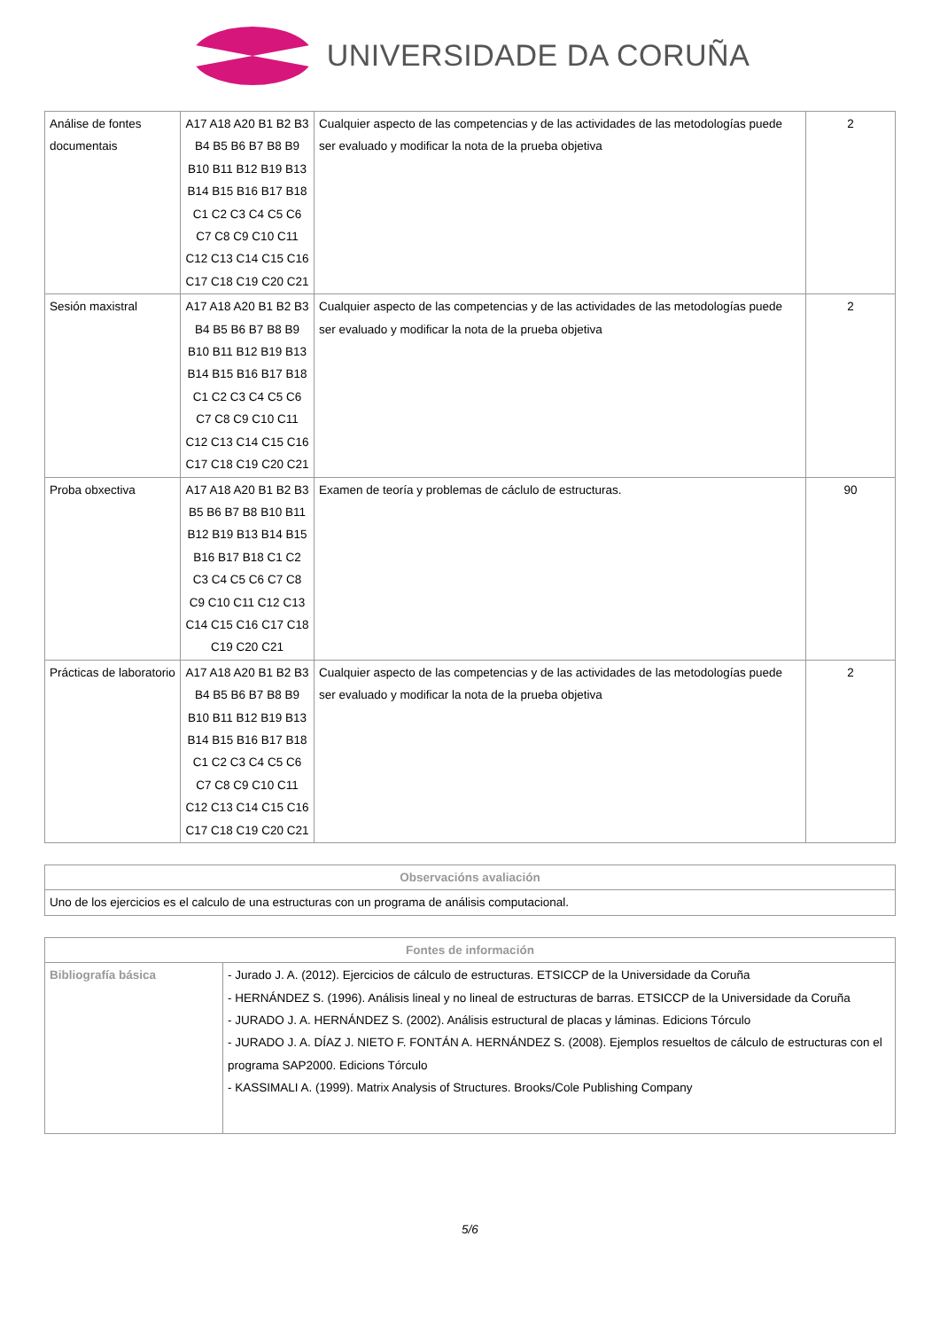UNIVERSIDADE DA CORUÑA
| Análise de fontes documentais | A17 A18 A20 B1 B2 B3 B4 B5 B6 B7 B8 B9 B10 B11 B12 B19 B13 B14 B15 B16 B17 B18 C1 C2 C3 C4 C5 C6 C7 C8 C9 C10 C11 C12 C13 C14 C15 C16 C17 C18 C19 C20 C21 | Cualquier aspecto de las competencias y de las actividades de las metodologías puede ser evaluado y modificar la nota de la prueba objetiva | 2 |
| Sesión maxistral | A17 A18 A20 B1 B2 B3 B4 B5 B6 B7 B8 B9 B10 B11 B12 B19 B13 B14 B15 B16 B17 B18 C1 C2 C3 C4 C5 C6 C7 C8 C9 C10 C11 C12 C13 C14 C15 C16 C17 C18 C19 C20 C21 | Cualquier aspecto de las competencias y de las actividades de las metodologías puede ser evaluado y modificar la nota de la prueba objetiva | 2 |
| Proba obxectiva | A17 A18 A20 B1 B2 B3 B5 B6 B7 B8 B10 B11 B12 B19 B13 B14 B15 B16 B17 B18 C1 C2 C3 C4 C5 C6 C7 C8 C9 C10 C11 C12 C13 C14 C15 C16 C17 C18 C19 C20 C21 | Examen de teoría y problemas de cáclulo de estructuras. | 90 |
| Prácticas de laboratorio | A17 A18 A20 B1 B2 B3 B4 B5 B6 B7 B8 B9 B10 B11 B12 B19 B13 B14 B15 B16 B17 B18 C1 C2 C3 C4 C5 C6 C7 C8 C9 C10 C11 C12 C13 C14 C15 C16 C17 C18 C19 C20 C21 | Cualquier aspecto de las competencias y de las actividades de las metodologías puede ser evaluado y modificar la nota de la prueba objetiva | 2 |
| Observacións avaliación |
| --- |
| Uno de los ejercicios es el calculo de una estructuras con un programa de análisis computacional. |
| Fontes de información | |
| --- | --- |
| Bibliografía básica | - Jurado J. A. (2012). Ejercicios de cálculo de estructuras. ETSICCP de la Universidade da Coruña - HERNÁNDEZ S. (1996). Análisis lineal y no lineal de estructuras de barras. ETSICCP de la Universidade da Coruña - JURADO J. A. HERNÁNDEZ S. (2002). Análisis estructural de placas y láminas. Edicions Tórculo - JURADO J. A. DÍAZ J. NIETO F. FONTÁN A. HERNÁNDEZ S. (2008). Ejemplos resueltos de cálculo de estructuras con el programa SAP2000. Edicions Tórculo - KASSIMALI A. (1999). Matrix Analysis of Structures. Brooks/Cole Publishing Company |
5/6